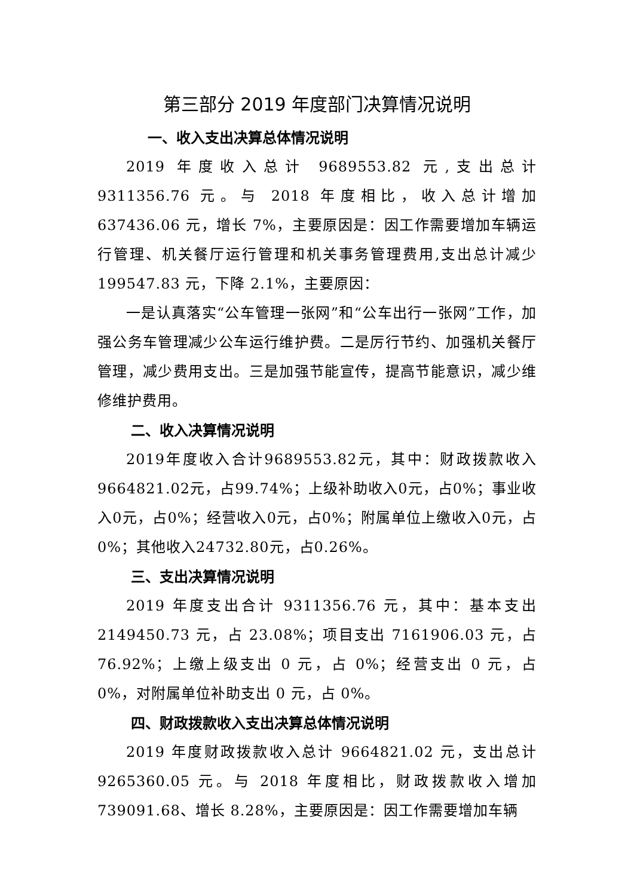第三部分 2019 年度部门决算情况说明
一、收入支出决算总体情况说明
2019 年度收入总计 9689553.82 元,支出总计 9311356.76 元。与 2018 年度相比，收入总计增加 637436.06 元，增长 7%，主要原因是：因工作需要增加车辆运行管理、机关餐厅运行管理和机关事务管理费用,支出总计减少 199547.83 元，下降 2.1%，主要原因：
一是认真落实“公车管理一张网”和“公车出行一张网”工作，加强公务车管理减少公车运行维护费。二是厉行节约、加强机关餐厅管理，减少费用支出。三是加强节能宣传，提高节能意识，减少维修维护费用。
二、收入决算情况说明
2019年度收入合计9689553.82元，其中：财政拨款收入9664821.02元，占99.74%；上级补助收入0元，占0%；事业收入0元，占0%；经营收入0元，占0%；附属单位上缴收入0元，占0%；其他收入24732.80元，占0.26%。
三、支出决算情况说明
2019 年度支出合计 9311356.76 元，其中：基本支出 2149450.73 元，占 23.08%；项目支出 7161906.03 元，占 76.92%；上缴上级支出 0 元，占 0%；经营支出 0 元，占 0%，对附属单位补助支出 0 元，占 0%。
四、财政拨款收入支出决算总体情况说明
2019 年度财政拨款收入总计 9664821.02 元，支出总计 9265360.05 元。与 2018 年度相比，财政拨款收入增加 739091.68、增长 8.28%，主要原因是：因工作需要增加车辆